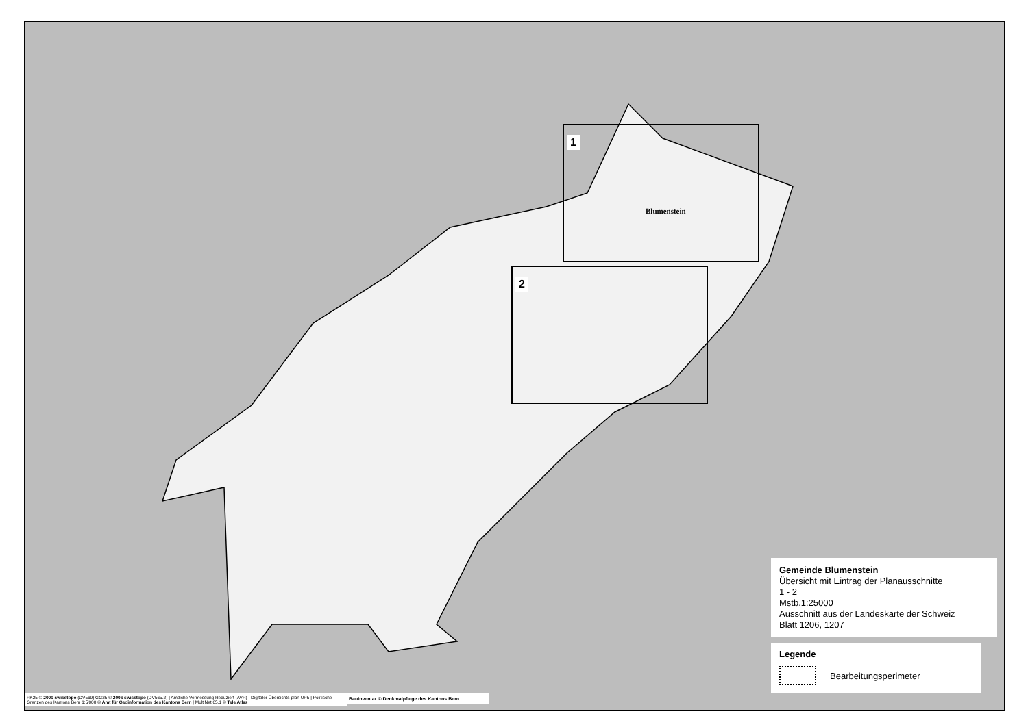1
2
Blumenstein
Gemeinde Blumenstein
Übersicht mit Eintrag der Planausschnitte
1 - 2
Mstb.1:25000
Ausschnitt aus der Landeskarte der Schweiz
Blatt 1206, 1207
Legende
Bearbeitungsperimeter
PK25 © 2000 swisstopo (DV569)|GG25 © 2006 swisstopo (DV565.2) | Amtliche Vermessung Reduziert (AVR) | Digitaler Übersichts-plan UP5 | Politische Grenzen des Kantons Bern 1:5'000 © Amt für Geoinformation des Kantons Bern | MultiNet 05.1 © Tele Atlas
Bauinventar © Denkmalpflege des Kantons Bern